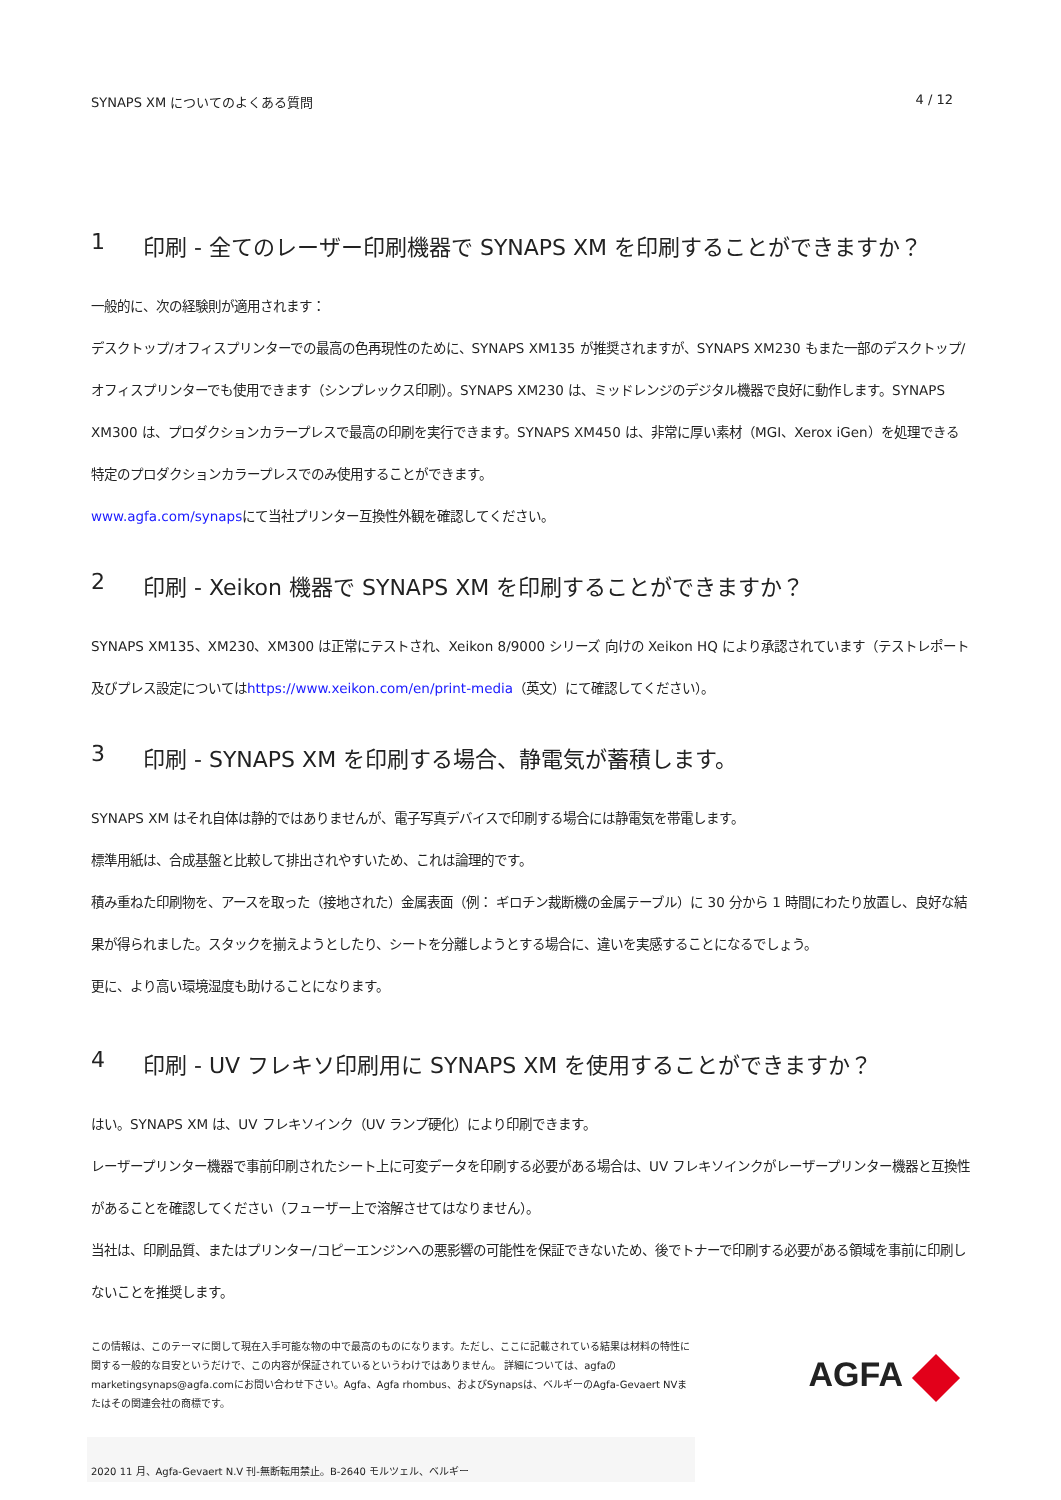SYNAPS XM についてのよくある質問 4 / 12
1 印刷 - 全てのレーザー印刷機器で SYNAPS XM を印刷することができますか？
一般的に、次の経験則が適用されます：
デスクトップ/オフィスプリンターでの最高の色再現性のために、SYNAPS XM135 が推奨されますが、SYNAPS XM230 もまた一部のデスクトップ/オフィスプリンターでも使用できます（シンプレックス印刷）。SYNAPS XM230 は、ミッドレンジのデジタル機器で良好に動作します。SYNAPS XM300 は、プロダクションカラープレスで最高の印刷を実行できます。SYNAPS XM450 は、非常に厚い素材（MGI、Xerox iGen）を処理できる特定のプロダクションカラープレスでのみ使用することができます。
www.agfa.com/synapsにて当社プリンター互換性外観を確認してください。
2 印刷 - Xeikon 機器で SYNAPS XM を印刷することができますか？
SYNAPS XM135、XM230、XM300 は正常にテストされ、Xeikon 8/9000 シリーズ 向けの Xeikon HQ により承認されています（テストレポート及びプレス設定についてはhttps://www.xeikon.com/en/print-media（英文）にて確認してください）。
3 印刷 - SYNAPS XM を印刷する場合、静電気が蓄積します。
SYNAPS XM はそれ自体は静的ではありませんが、電子写真デバイスで印刷する場合には静電気を帯電します。
標準用紙は、合成基盤と比較して排出されやすいため、これは論理的です。
積み重ねた印刷物を、アースを取った（接地された）金属表面（例： ギロチン裁断機の金属テーブル）に 30 分から 1 時間にわたり放置し、良好な結果が得られました。スタックを揃えようとしたり、シートを分離しようとする場合に、違いを実感することになるでしょう。
更に、より高い環境湿度も助けることになります。
4 印刷 - UV フレキソ印刷用に SYNAPS XM を使用することができますか？
はい。SYNAPS XM は、UV フレキソインク（UV ランプ硬化）により印刷できます。
レーザープリンター機器で事前印刷されたシート上に可変データを印刷する必要がある場合は、UV フレキソインクがレーザープリンター機器と互換性があることを確認してください（フューザー上で溶解させてはなりません）。
当社は、印刷品質、またはプリンター/コピーエンジンへの悪影響の可能性を保証できないため、後でトナーで印刷する必要がある領域を事前に印刷しないことを推奨します。
この情報は、このテーマに関して現在入手可能な物の中で最高のものになります。ただし、ここに記載されている結果は材料の特性に関する一般的な目安というだけで、この内容が保証されているというわけではありません。 詳細については、agfaのmarketingsynaps@agfa.comにお問い合わせ下さい。Agfa、Agfa rhombus、およびSynapsは、ベルギーのAgfa-Gevaert NVまたはその関連会社の商標です。
AGFA
2020 11 月、Agfa-Gevaert N.V 刊-無断転用禁止。B-2640 モルツェル、ベルギー